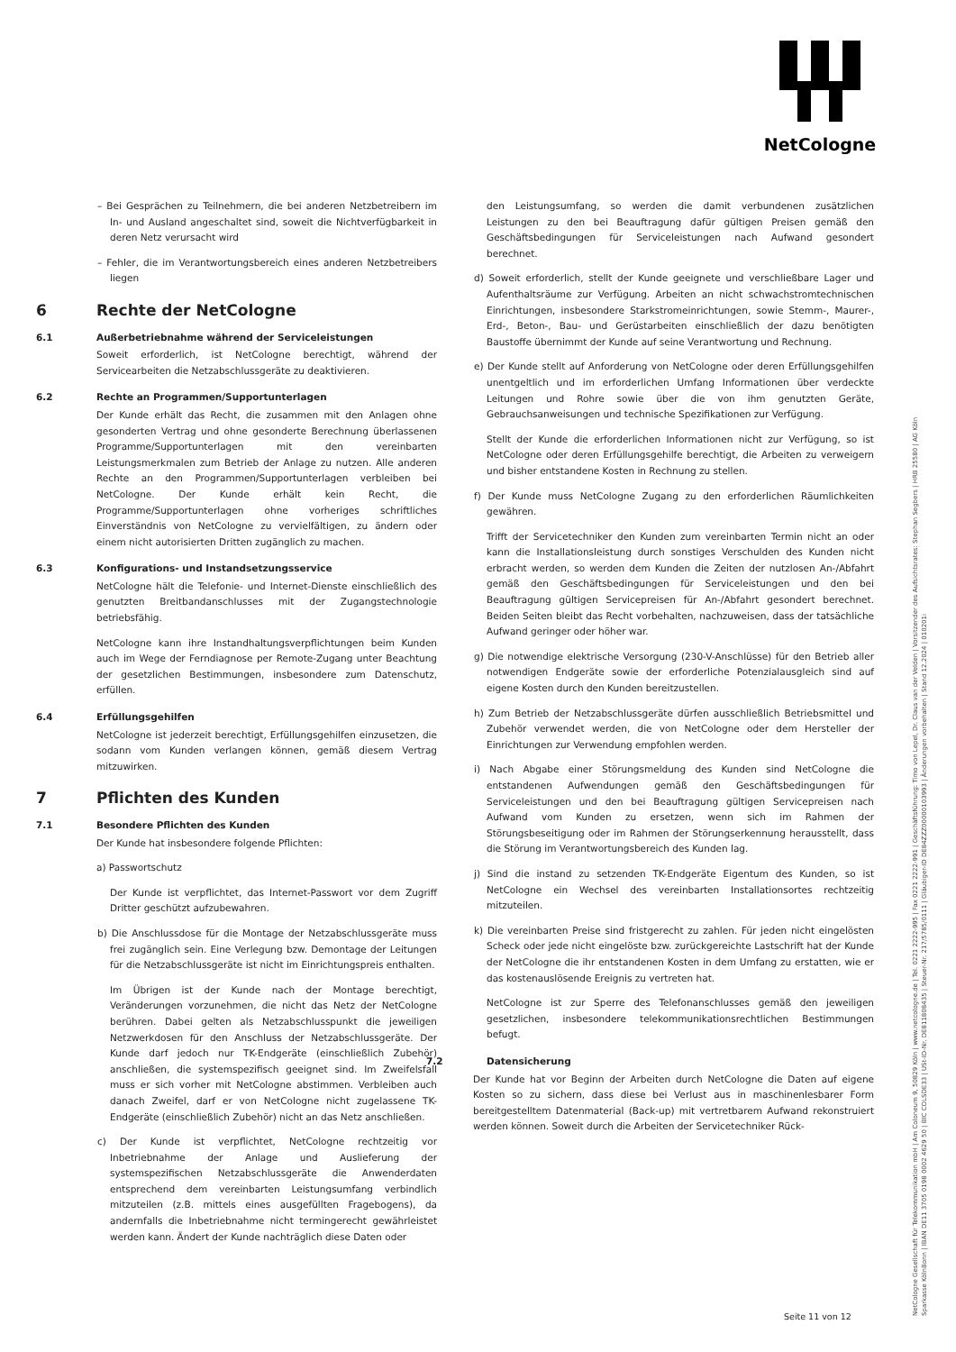NetCologne
– Bei Gesprächen zu Teilnehmern, die bei anderen Netzbetreibern im In- und Ausland angeschaltet sind, soweit die Nichtverfügbarkeit in deren Netz verursacht wird
– Fehler, die im Verantwortungsbereich eines anderen Netzbetreibers liegen
6 Rechte der NetCologne
6.1 Außerbetriebnahme während der Serviceleistungen
Soweit erforderlich, ist NetCologne berechtigt, während der Servicearbeiten die Netzabschlussgeräte zu deaktivieren.
6.2 Rechte an Programmen/Supportunterlagen
Der Kunde erhält das Recht, die zusammen mit den Anlagen ohne gesonderten Vertrag und ohne gesonderte Berechnung überlassenen Programme/Supportunterlagen mit den vereinbarten Leistungsmerkmalen zum Betrieb der Anlage zu nutzen. Alle anderen Rechte an den Programmen/Supportunterlagen verbleiben bei NetCologne. Der Kunde erhält kein Recht, die Programme/Supportunterlagen ohne vorheriges schriftliches Einverständnis von NetCologne zu vervielfältigen, zu ändern oder einem nicht autorisierten Dritten zugänglich zu machen.
6.3 Konfigurations- und Instandsetzungsservice
NetCologne hält die Telefonie- und Internet-Dienste einschließlich des genutzten Breitbandanschlusses mit der Zugangstechnologie betriebsfähig.
NetCologne kann ihre Instandhaltungsverpflichtungen beim Kunden auch im Wege der Ferndiagnose per Remote-Zugang unter Beachtung der gesetzlichen Bestimmungen, insbesondere zum Datenschutz, erfüllen.
6.4 Erfüllungsgehilfen
NetCologne ist jederzeit berechtigt, Erfüllungsgehilfen einzusetzen, die sodann vom Kunden verlangen können, gemäß diesem Vertrag mitzuwirken.
7 Pflichten des Kunden
7.1 Besondere Pflichten des Kunden
Der Kunde hat insbesondere folgende Pflichten:
a) Passwortschutz
Der Kunde ist verpflichtet, das Internet-Passwort vor dem Zugriff Dritter geschützt aufzubewahren.
b) Die Anschlussdose für die Montage der Netzabschlussgeräte muss frei zugänglich sein. Eine Verlegung bzw. Demontage der Leitungen für die Netzabschlussgeräte ist nicht im Einrichtungspreis enthalten.
Im Übrigen ist der Kunde nach der Montage berechtigt, Veränderungen vorzunehmen, die nicht das Netz der NetCologne berühren. Dabei gelten als Netzabschlusspunkt die jeweiligen Netzwerkdosen für den Anschluss der Netzabschlussgeräte. Der Kunde darf jedoch nur TK-Endgeräte (einschließlich Zubehör) anschließen, die systemspezifisch geeignet sind. Im Zweifelsfall muss er sich vorher mit NetCologne abstimmen. Verbleiben auch danach Zweifel, darf er von NetCologne nicht zugelassene TK-Endgeräte (einschließlich Zubehör) nicht an das Netz anschließen.
c) Der Kunde ist verpflichtet, NetCologne rechtzeitig vor Inbetriebnahme der Anlage und Auslieferung der systemspezifischen Netzabschlussgeräte die Anwenderdaten entsprechend dem vereinbarten Leistungsumfang verbindlich mitzuteilen (z.B. mittels eines ausgefüllten Fragebogens), da andernfalls die Inbetriebnahme nicht termingerecht gewährleistet werden kann. Ändert der Kunde nachträglich diese Daten oder
den Leistungsumfang, so werden die damit verbundenen zusätzlichen Leistungen zu den bei Beauftragung dafür gültigen Preisen gemäß den Geschäftsbedingungen für Serviceleistungen nach Aufwand gesondert berechnet.
d) Soweit erforderlich, stellt der Kunde geeignete und verschließbare Lager und Aufenthaltsräume zur Verfügung. Arbeiten an nicht schwachstromtechnischen Einrichtungen, insbesondere Starkstromeinrichtungen, sowie Stemm-, Maurer-, Erd-, Beton-, Bau- und Gerüstarbeiten einschließlich der dazu benötigten Baustoffe übernimmt der Kunde auf seine Verantwortung und Rechnung.
e) Der Kunde stellt auf Anforderung von NetCologne oder deren Erfüllungsgehilfen unentgeltlich und im erforderlichen Umfang Informationen über verdeckte Leitungen und Rohre sowie über die von ihm genutzten Geräte, Gebrauchsanweisungen und technische Spezifikationen zur Verfügung.
Stellt der Kunde die erforderlichen Informationen nicht zur Verfügung, so ist NetCologne oder deren Erfüllungsgehilfe berechtigt, die Arbeiten zu verweigern und bisher entstandene Kosten in Rechnung zu stellen.
f) Der Kunde muss NetCologne Zugang zu den erforderlichen Räumlichkeiten gewähren.
Trifft der Servicetechniker den Kunden zum vereinbarten Termin nicht an oder kann die Installationsleistung durch sonstiges Verschulden des Kunden nicht erbracht werden, so werden dem Kunden die Zeiten der nutzlosen An-/Abfahrt gemäß den Geschäftsbedingungen für Serviceleistungen und den bei Beauftragung gültigen Servicepreisen für An-/Abfahrt gesondert berechnet. Beiden Seiten bleibt das Recht vorbehalten, nachzuweisen, dass der tatsächliche Aufwand geringer oder höher war.
g) Die notwendige elektrische Versorgung (230-V-Anschlüsse) für den Betrieb aller notwendigen Endgeräte sowie der erforderliche Potenzialausgleich sind auf eigene Kosten durch den Kunden bereitzustellen.
h) Zum Betrieb der Netzabschlussgeräte dürfen ausschließlich Betriebsmittel und Zubehör verwendet werden, die von NetCologne oder dem Hersteller der Einrichtungen zur Verwendung empfohlen werden.
i) Nach Abgabe einer Störungsmeldung des Kunden sind NetCologne die entstandenen Aufwendungen gemäß den Geschäftsbedingungen für Serviceleistungen und den bei Beauftragung gültigen Servicepreisen nach Aufwand vom Kunden zu ersetzen, wenn sich im Rahmen der Störungsbeseitigung oder im Rahmen der Störungserkennung herausstellt, dass die Störung im Verantwortungsbereich des Kunden lag.
j) Sind die instand zu setzenden TK-Endgeräte Eigentum des Kunden, so ist NetCologne ein Wechsel des vereinbarten Installationsortes rechtzeitig mitzuteilen.
k) Die vereinbarten Preise sind fristgerecht zu zahlen. Für jeden nicht eingelösten Scheck oder jede nicht eingelöste bzw. zurückgereichte Lastschrift hat der Kunde der NetCologne die ihr entstandenen Kosten in dem Umfang zu erstatten, wie er das kostenauslösende Ereignis zu vertreten hat.
NetCologne ist zur Sperre des Telefonanschlusses gemäß den jeweiligen gesetzlichen, insbesondere telekommunikationsrechtlichen Bestimmungen befugt.
7.2 Datensicherung
Der Kunde hat vor Beginn der Arbeiten durch NetCologne die Daten auf eigene Kosten so zu sichern, dass diese bei Verlust aus in maschinenlesbarer Form bereitgestelltem Datenmaterial (Back-up) mit vertretbarem Aufwand rekonstruiert werden können. Soweit durch die Arbeiten der Servicetechniker Rück-
NetCologne Gesellschaft für Telekommunikation mbH | Am Coloneum 9, 50829 Köln | www.netcologne.de | Tel. 0221 2222-995 | Fax 0221 2222-991 | Geschäftsführung: Timo von Lepel, Dr. Claus van der Velden | Vorsitzender des Aufsichtsrates: Stephan Segbers | HRB 25580 | AG Köln
Sparkasse KölnBonn | IBAN DE11 3705 0198 0002 4629 50 | BIC COLSDE33 | USt-ID-Nr. DE811808435 | Steuer-Nr. 217/5785/0111 | Gläubiger-ID DE84ZZZ00000103993 | Änderungen vorbehalten | Stand 12.2024 | 010201i
Seite 11 von 12